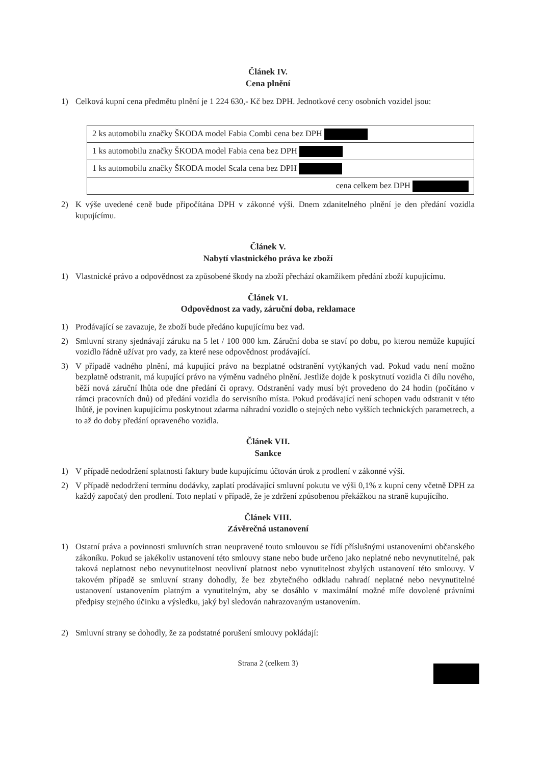Článek IV.
Cena plnění
1) Celková kupní cena předmětu plnění je 1 224 630,- Kč bez DPH. Jednotkové ceny osobních vozidel jsou:
| 2 ks automobilu značky ŠKODA model Fabia Combi cena bez DPH |
| 1 ks automobilu značky ŠKODA model Fabia cena bez DPH |
| 1 ks automobilu značky ŠKODA model Scala cena bez DPH |
| cena celkem bez DPH |
2) K výše uvedené ceně bude připočítána DPH v zákonné výši. Dnem zdanitelného plnění je den předání vozidla kupujícímu.
Článek V.
Nabytí vlastnického práva ke zboží
1) Vlastnické právo a odpovědnost za způsobené škody na zboží přechází okamžikem předání zboží kupujícímu.
Článek VI.
Odpovědnost za vady, záruční doba, reklamace
1) Prodávající se zavazuje, že zboží bude předáno kupujícímu bez vad.
2) Smluvní strany sjednávají záruku na 5 let / 100 000 km. Záruční doba se staví po dobu, po kterou nemůže kupující vozidlo řádně užívat pro vady, za které nese odpovědnost prodávající.
3) V případě vadného plnění, má kupující právo na bezplatné odstranění vytýkaných vad. Pokud vadu není možno bezplatně odstranit, má kupující právo na výměnu vadného plnění. Jestliže dojde k poskytnutí vozidla či dílu nového, běží nová záruční lhůta ode dne předání či opravy. Odstranění vady musí být provedeno do 24 hodin (počítáno v rámci pracovních dnů) od předání vozidla do servisního místa. Pokud prodávající není schopen vadu odstranit v této lhůtě, je povinen kupujícímu poskytnout zdarma náhradní vozidlo o stejných nebo vyšších technických parametrech, a to až do doby předání opraveného vozidla.
Článek VII.
Sankce
1) V případě nedodržení splatnosti faktury bude kupujícímu účtován úrok z prodlení v zákonné výši.
2) V případě nedodržení termínu dodávky, zaplatí prodávající smluvní pokutu ve výši 0,1% z kupní ceny včetně DPH za každý započatý den prodlení. Toto neplatí v případě, že je zdržení způsobenou překážkou na straně kupujícího.
Článek VIII.
Závěrečná ustanovení
1) Ostatní práva a povinnosti smluvních stran neupravené touto smlouvou se řídí příslušnými ustanoveními občanského zákoníku. Pokud se jakékoliv ustanovení této smlouvy stane nebo bude určeno jako neplatné nebo nevynutitelné, pak taková neplatnost nebo nevynutitelnost neovlivní platnost nebo vynutitelnost zbylých ustanovení této smlouvy. V takovém případě se smluvní strany dohodly, že bez zbytečného odkladu nahradí neplatné nebo nevynutitelné ustanovení ustanovením platným a vynutitelným, aby se dosáhlo v maximální možné míře dovolené právními předpisy stejného účinku a výsledku, jaký byl sledován nahrazovaným ustanovením.
2) Smluvní strany se dohodly, že za podstatné porušení smlouvy pokládají:
Strana 2 (celkem 3)